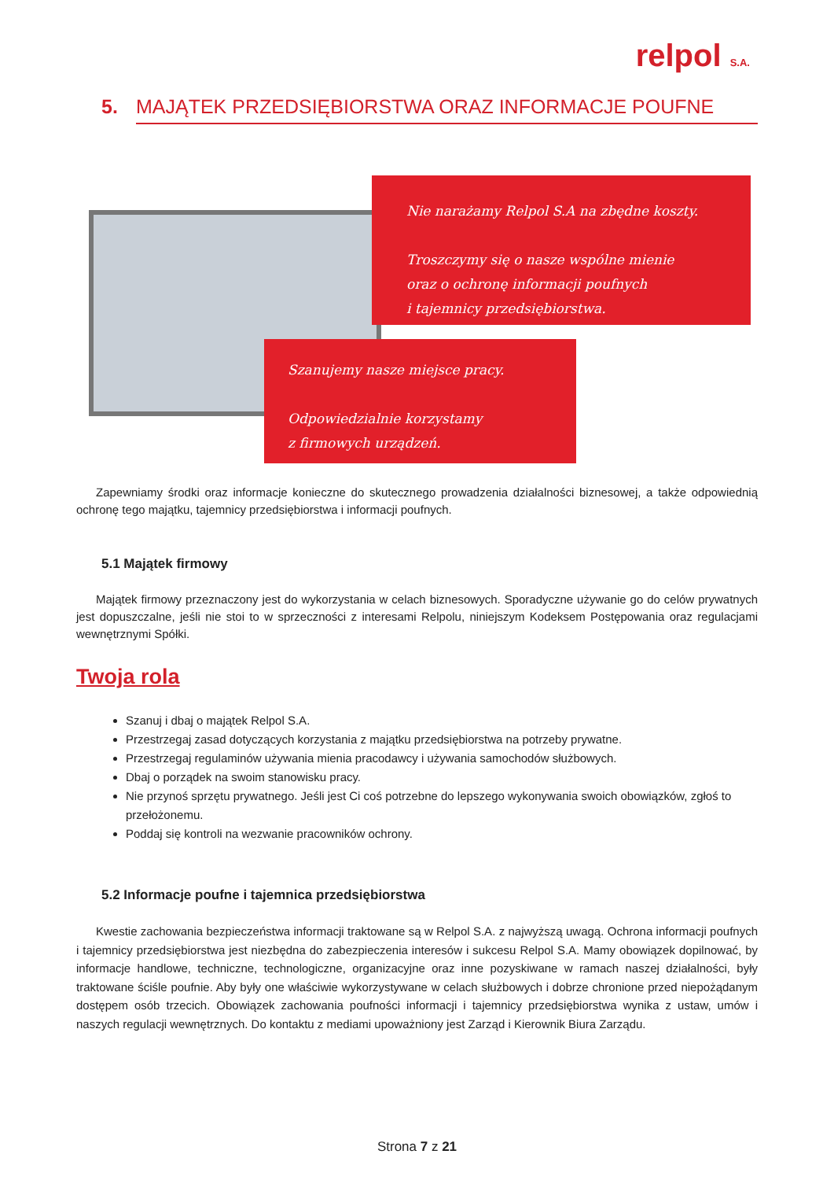relpol S.A.
5. MAJĄTEK PRZEDSIĘBIORSTWA ORAZ INFORMACJE POUFNE
Nie narażamy Relpol S.A na zbędne koszty.
Troszczymy się o nasze wspólne mienie
oraz o ochronę informacji poufnych
i tajemnicy przedsiębiorstwa.
Szanujemy nasze miejsce pracy.
Odpowiedzialnie korzystamy
z firmowych urządzeń.
Zapewniamy środki oraz informacje konieczne do skutecznego prowadzenia działalności biznesowej, a także odpowiednią ochronę tego majątku, tajemnicy przedsiębiorstwa i informacji poufnych.
5.1 Majątek firmowy
Majątek firmowy przeznaczony jest do wykorzystania w celach biznesowych. Sporadyczne używanie go do celów prywatnych jest dopuszczalne, jeśli nie stoi to w sprzeczności z interesami Relpolu, niniejszym Kodeksem Postępowania oraz regulacjami wewnętrznymi Spółki.
Twoja rola
Szanuj i dbaj o majątek Relpol S.A.
Przestrzegaj zasad dotyczących korzystania z majątku przedsiębiorstwa na potrzeby prywatne.
Przestrzegaj regulaminów używania mienia pracodawcy i używania samochodów służbowych.
Dbaj o porządek na swoim stanowisku pracy.
Nie przynoś sprzętu prywatnego. Jeśli jest Ci coś potrzebne do lepszego wykonywania swoich obowiązków, zgłoś to przełożonemu.
Poddaj się kontroli na wezwanie pracowników ochrony.
5.2 Informacje poufne i tajemnica przedsiębiorstwa
Kwestie zachowania bezpieczeństwa informacji traktowane są w Relpol S.A. z najwyższą uwagą. Ochrona informacji poufnych i tajemnicy przedsiębiorstwa jest niezbędna do zabezpieczenia interesów i sukcesu Relpol S.A. Mamy obowiązek dopilnować, by informacje handlowe, techniczne, technologiczne, organizacyjne oraz inne pozyskiwane w ramach naszej działalności, były traktowane ściśle poufnie. Aby były one właściwie wykorzystywane w celach służbowych i dobrze chronione przed niepożądanym dostępem osób trzecich. Obowiązek zachowania poufności informacji i tajemnicy przedsiębiorstwa wynika z ustaw, umów i naszych regulacji wewnętrznych. Do kontaktu z mediami upoważniony jest Zarząd i Kierownik Biura Zarządu.
Strona 7 z 21